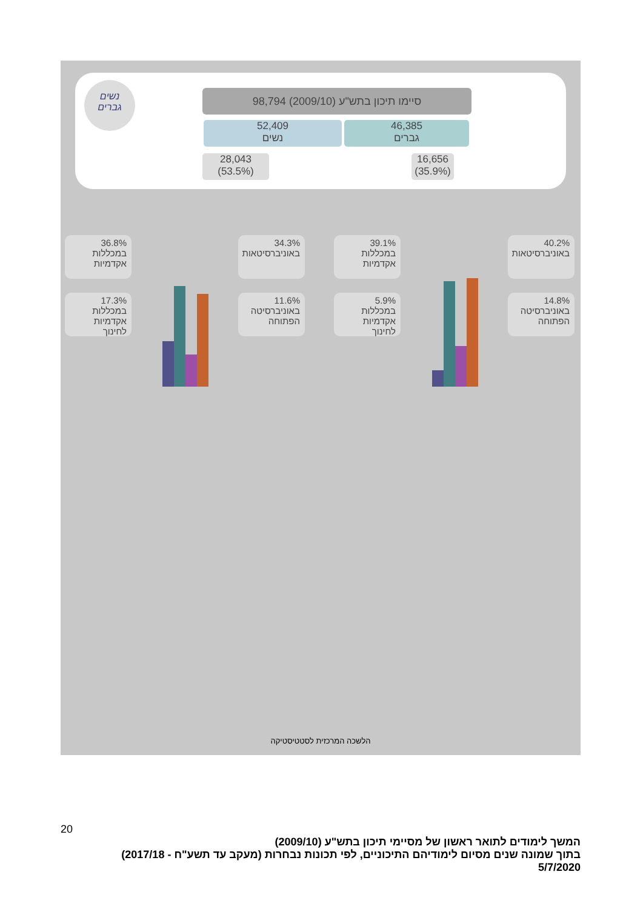נשים
גברים
98,794 סיימו תיכון בתש"ע (2009/10)
52,409
נשים
46,385
גברים
28,043
(53.5%)
16,656
(35.9%)
36.8%
במכללות אקדמיות
34.3%
באוניברסיטאות
17.3%
במכללות אקדמיות לחינוך
11.6%
באוניברסיטה הפתוחה
39.1%
במכללות אקדמיות
40.2%
באוניברסיטאות
5.9%
במכללות אקדמיות לחינוך
14.8%
באוניברסיטה הפתוחה
הלשכה המרכזית לסטטיסטיקה
20
המשך לימודים לתואר ראשון של מסיימי תיכון בתש"ע (2009/10)
בתוך שמונה שנים מסיום לימודיהם התיכוניים, לפי תכונות נבחרות (מעקב עד תשע"ח - 2017/18)
5/7/2020